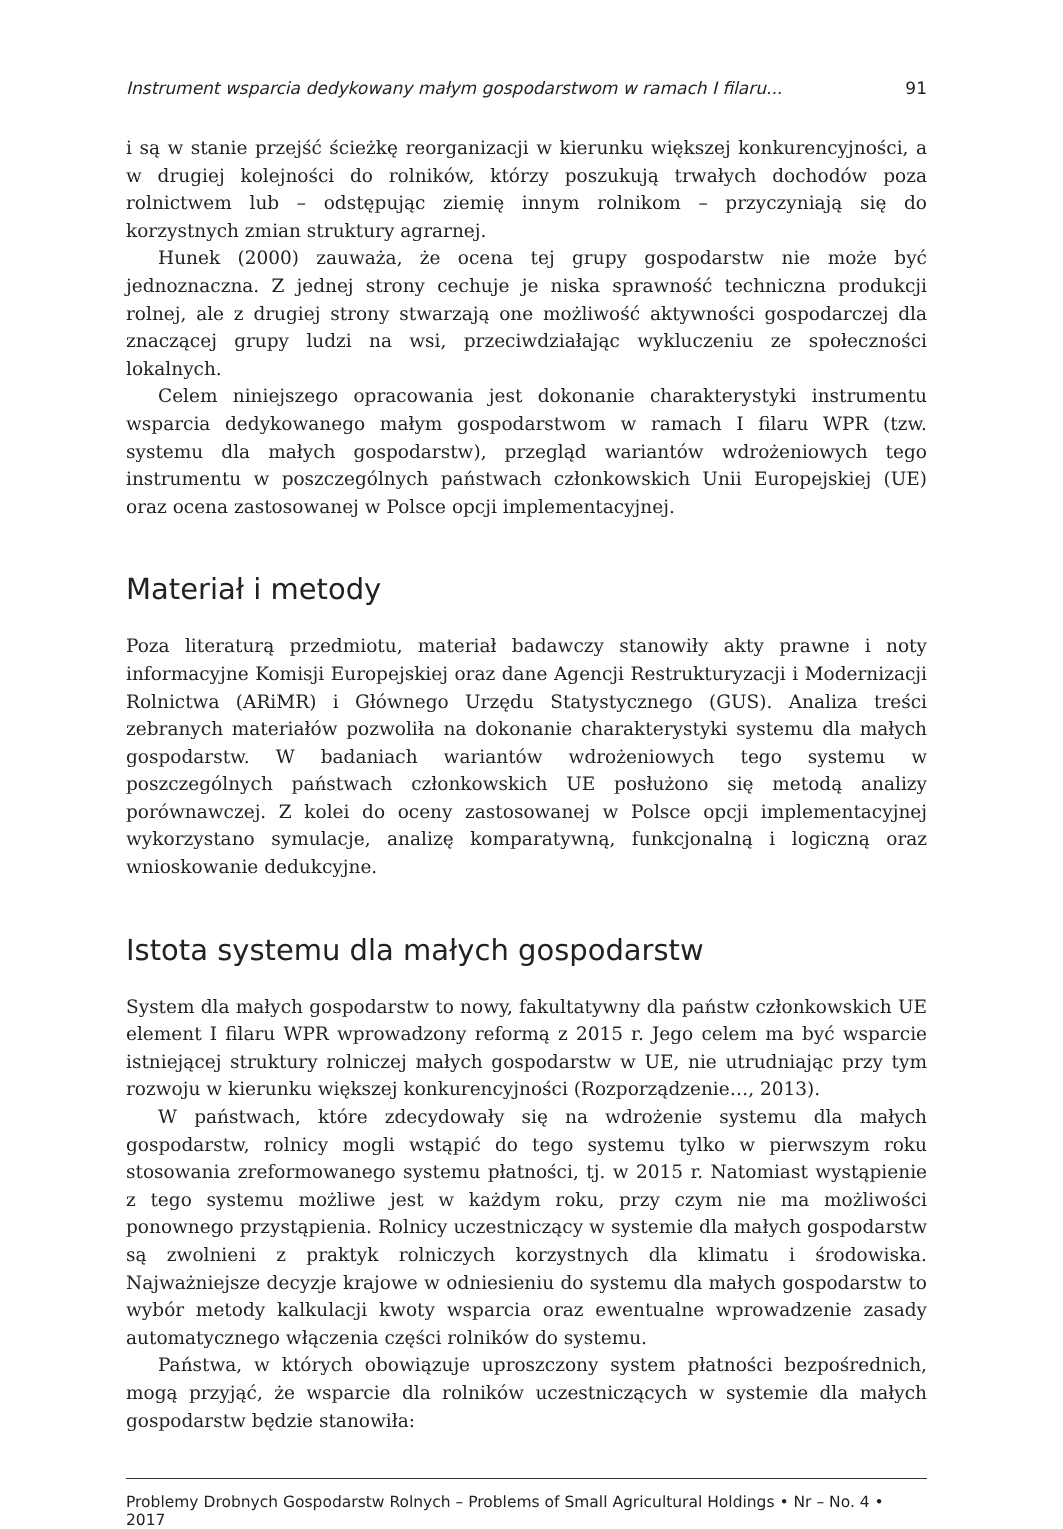Instrument wsparcia dedykowany małym gospodarstwom w ramach I filaru... 91
i są w stanie przejść ścieżkę reorganizacji w kierunku większej konkurencyjności, a w drugiej kolejności do rolników, którzy poszukują trwałych dochodów poza rolnictwem lub – odstępując ziemię innym rolnikom – przyczyniają się do korzystnych zmian struktury agrarnej.
Hunek (2000) zauważa, że ocena tej grupy gospodarstw nie może być jednoznaczna. Z jednej strony cechuje je niska sprawność techniczna produkcji rolnej, ale z drugiej strony stwarzają one możliwość aktywności gospodarczej dla znaczącej grupy ludzi na wsi, przeciwdziałając wykluczeniu ze społeczności lokalnych.
Celem niniejszego opracowania jest dokonanie charakterystyki instrumentu wsparcia dedykowanego małym gospodarstwom w ramach I filaru WPR (tzw. systemu dla małych gospodarstw), przegląd wariantów wdrożeniowych tego instrumentu w poszczególnych państwach członkowskich Unii Europejskiej (UE) oraz ocena zastosowanej w Polsce opcji implementacyjnej.
Materiał i metody
Poza literaturą przedmiotu, materiał badawczy stanowiły akty prawne i noty informacyjne Komisji Europejskiej oraz dane Agencji Restrukturyzacji i Modernizacji Rolnictwa (ARiMR) i Głównego Urzędu Statystycznego (GUS). Analiza treści zebranych materiałów pozwoliła na dokonanie charakterystyki systemu dla małych gospodarstw. W badaniach wariantów wdrożeniowych tego systemu w poszczególnych państwach członkowskich UE posłużono się metodą analizy porównawczej. Z kolei do oceny zastosowanej w Polsce opcji implementacyjnej wykorzystano symulacje, analizę komparatywną, funkcjonalną i logiczną oraz wnioskowanie dedukcyjne.
Istota systemu dla małych gospodarstw
System dla małych gospodarstw to nowy, fakultatywny dla państw członkowskich UE element I filaru WPR wprowadzony reformą z 2015 r. Jego celem ma być wsparcie istniejącej struktury rolniczej małych gospodarstw w UE, nie utrudniając przy tym rozwoju w kierunku większej konkurencyjności (Rozporządzenie…, 2013).
W państwach, które zdecydowały się na wdrożenie systemu dla małych gospodarstw, rolnicy mogli wstąpić do tego systemu tylko w pierwszym roku stosowania zreformowanego systemu płatności, tj. w 2015 r. Natomiast wystąpienie z tego systemu możliwe jest w każdym roku, przy czym nie ma możliwości ponownego przystąpienia. Rolnicy uczestniczący w systemie dla małych gospodarstw są zwolnieni z praktyk rolniczych korzystnych dla klimatu i środowiska. Najważniejsze decyzje krajowe w odniesieniu do systemu dla małych gospodarstw to wybór metody kalkulacji kwoty wsparcia oraz ewentualne wprowadzenie zasady automatycznego włączenia części rolników do systemu.
Państwa, w których obowiązuje uproszczony system płatności bezpośrednich, mogą przyjąć, że wsparcie dla rolników uczestniczących w systemie dla małych gospodarstw będzie stanowiła:
Problemy Drobnych Gospodarstw Rolnych – Problems of Small Agricultural Holdings • Nr – No. 4 • 2017